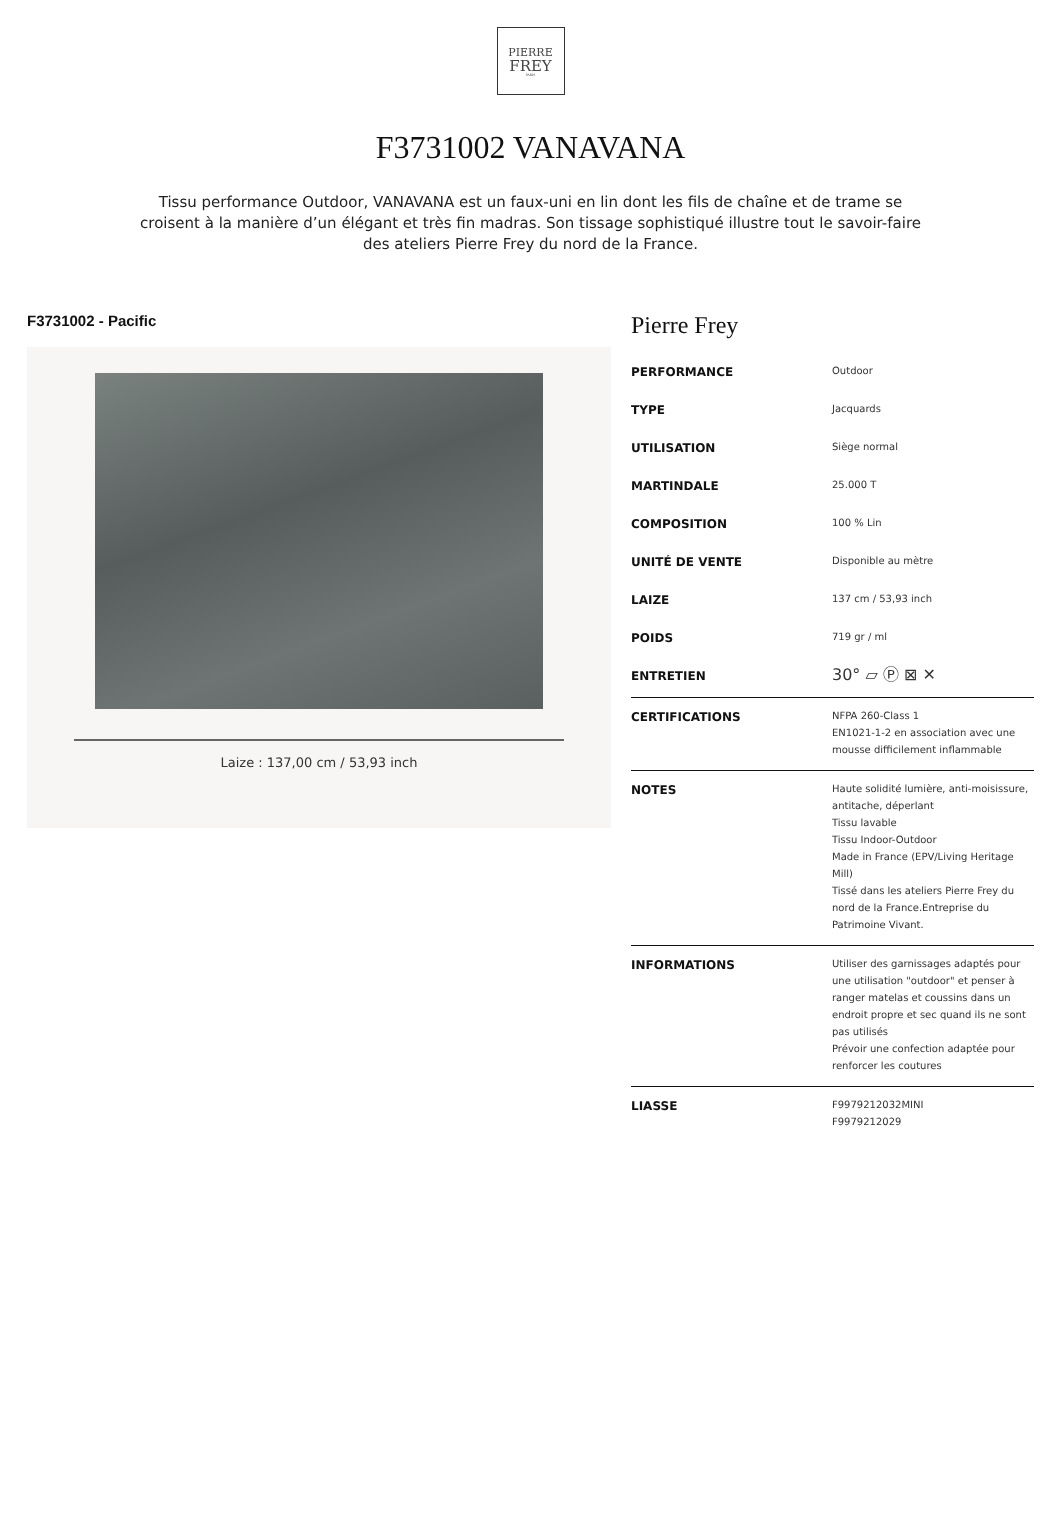PIERRE
FREY
PARIS
F3731002 VANAVANA
Tissu performance Outdoor, VANAVANA est un faux-uni en lin dont les fils de chaîne et de trame se croisent à la manière d’un élégant et très fin madras. Son tissage sophistiqué illustre tout le savoir-faire des ateliers Pierre Frey du nord de la France.
F3731002 - Pacific
Laize : 137,00 cm / 53,93 inch
Pierre Frey
| PERFORMANCE | Outdoor |
| TYPE | Jacquards |
| UTILISATION | Siège normal |
| MARTINDALE | 25.000 T |
| COMPOSITION | 100 % Lin |
| UNITÉ DE VENTE | Disponible au mètre |
| LAIZE | 137 cm / 53,93 inch |
| POIDS | 719 gr / ml |
| ENTRETIEN | 30° ▱ Ⓟ ⊠ ✕ |
| CERTIFICATIONS | NFPA 260-Class 1 EN1021-1-2 en association avec une mousse difficilement inflammable |
| NOTES | Haute solidité lumière, anti-moisissure, antitache, déperlant Tissu lavable Tissu Indoor-Outdoor Made in France (EPV/Living Heritage Mill) Tissé dans les ateliers Pierre Frey du nord de la France.Entreprise du Patrimoine Vivant. |
| INFORMATIONS | Utiliser des garnissages adaptés pour une utilisation "outdoor" et penser à ranger matelas et coussins dans un endroit propre et sec quand ils ne sont pas utilisés Prévoir une confection adaptée pour renforcer les coutures |
| LIASSE | F9979212032MINI F9979212029 |